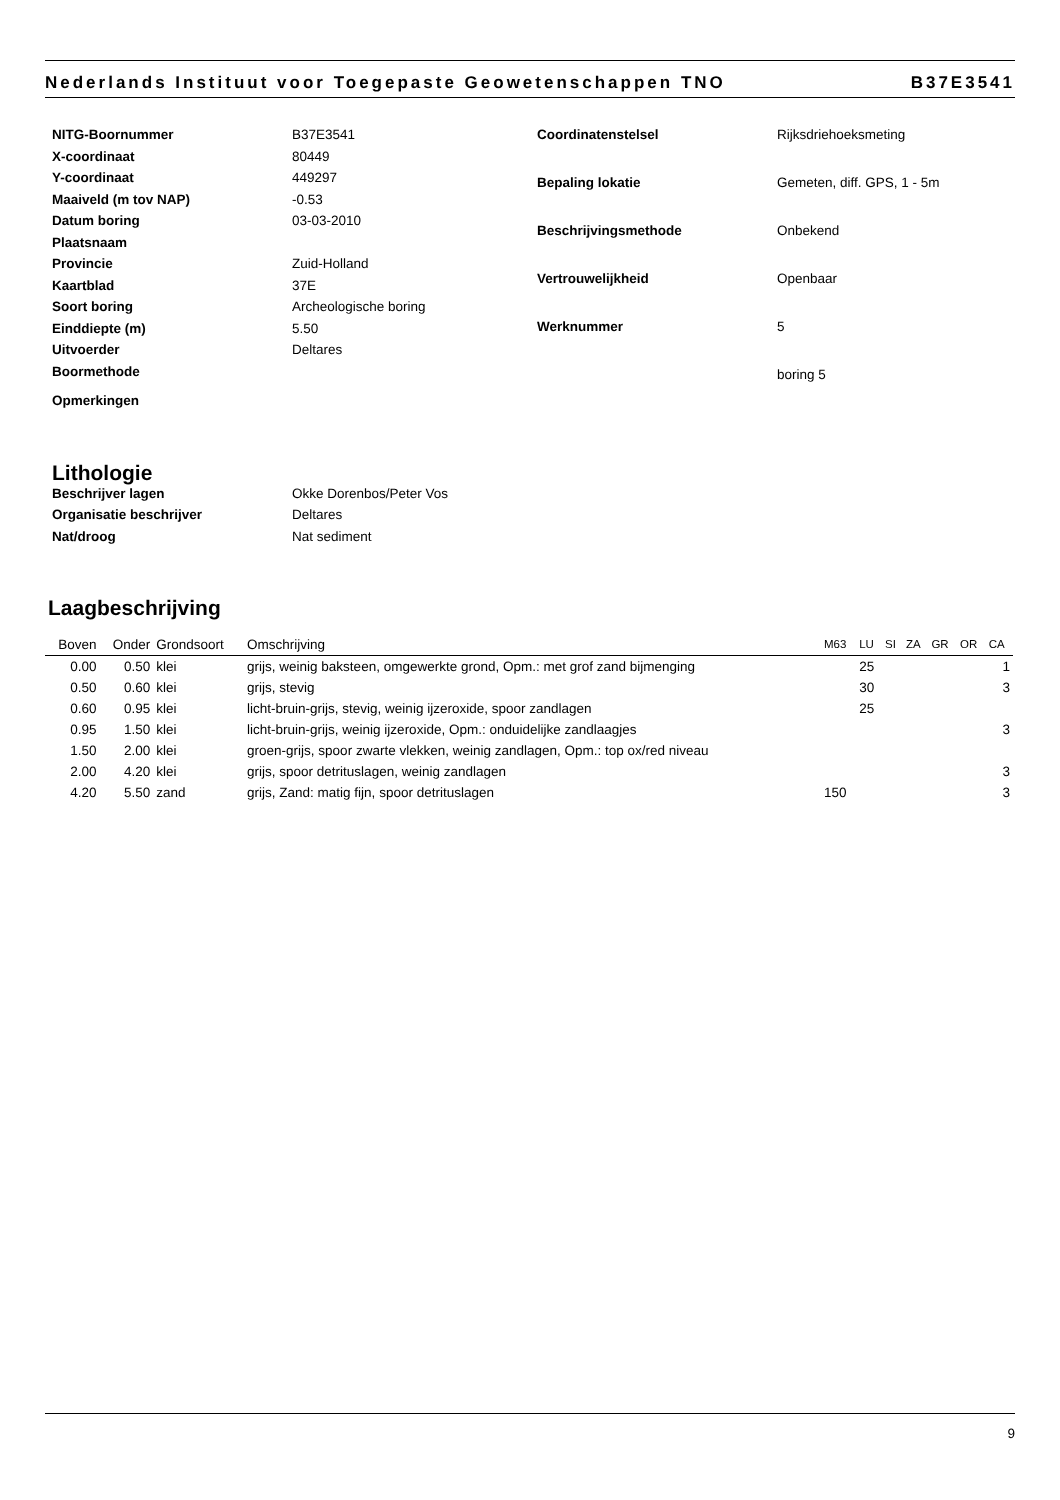Nederlands Instituut voor Toegepaste Geowetenschappen TNO B37E3541
NITG-Boornummer
B37E3541
X-coordinaat
80449
Y-coordinaat
449297
Maaiveld (m tov NAP)
-0.53
Datum boring
03-03-2010
Plaatsnaam
Provincie
Zuid-Holland
Kaartblad
37E
Soort boring
Archeologische boring
Einddiepte (m)
5.50
Uitvoerder
Deltares
Boormethode
Opmerkingen
Coordinatenstelsel
Rijksdriehoeksmeting
Bepaling lokatie
Gemeten, diff. GPS, 1 - 5m
Beschrijvingsmethode
Onbekend
Vertrouwelijkheid
Openbaar
Werknummer
5
boring 5
Lithologie
Beschrijver lagen
Okke Dorenbos/Peter Vos
Organisatie beschrijver
Deltares
Nat/droog
Nat sediment
Laagbeschrijving
| Boven | Onder | Grondsoort | Omschrijving | M63 | LU | SI | ZA | GR | OR | CA |
| --- | --- | --- | --- | --- | --- | --- | --- | --- | --- | --- |
| 0.00 | 0.50 | klei | grijs, weinig baksteen, omgewerkte grond, Opm.: met grof zand bijmenging | | 25 | | | | | 1 |
| 0.50 | 0.60 | klei | grijs, stevig | | 30 | | | | | 3 |
| 0.60 | 0.95 | klei | licht-bruin-grijs, stevig, weinig ijzeroxide, spoor zandlagen | | 25 | | | | | |
| 0.95 | 1.50 | klei | licht-bruin-grijs, weinig ijzeroxide, Opm.: onduidelijke zandlaagjes | | | | | | | 3 |
| 1.50 | 2.00 | klei | groen-grijs, spoor zwarte vlekken, weinig zandlagen, Opm.: top ox/red niveau | | | | | | | |
| 2.00 | 4.20 | klei | grijs, spoor detrituslagen, weinig zandlagen | | | | | | | 3 |
| 4.20 | 5.50 | zand | grijs, Zand: matig fijn, spoor detrituslagen | 150 | | | | | | 3 |
9